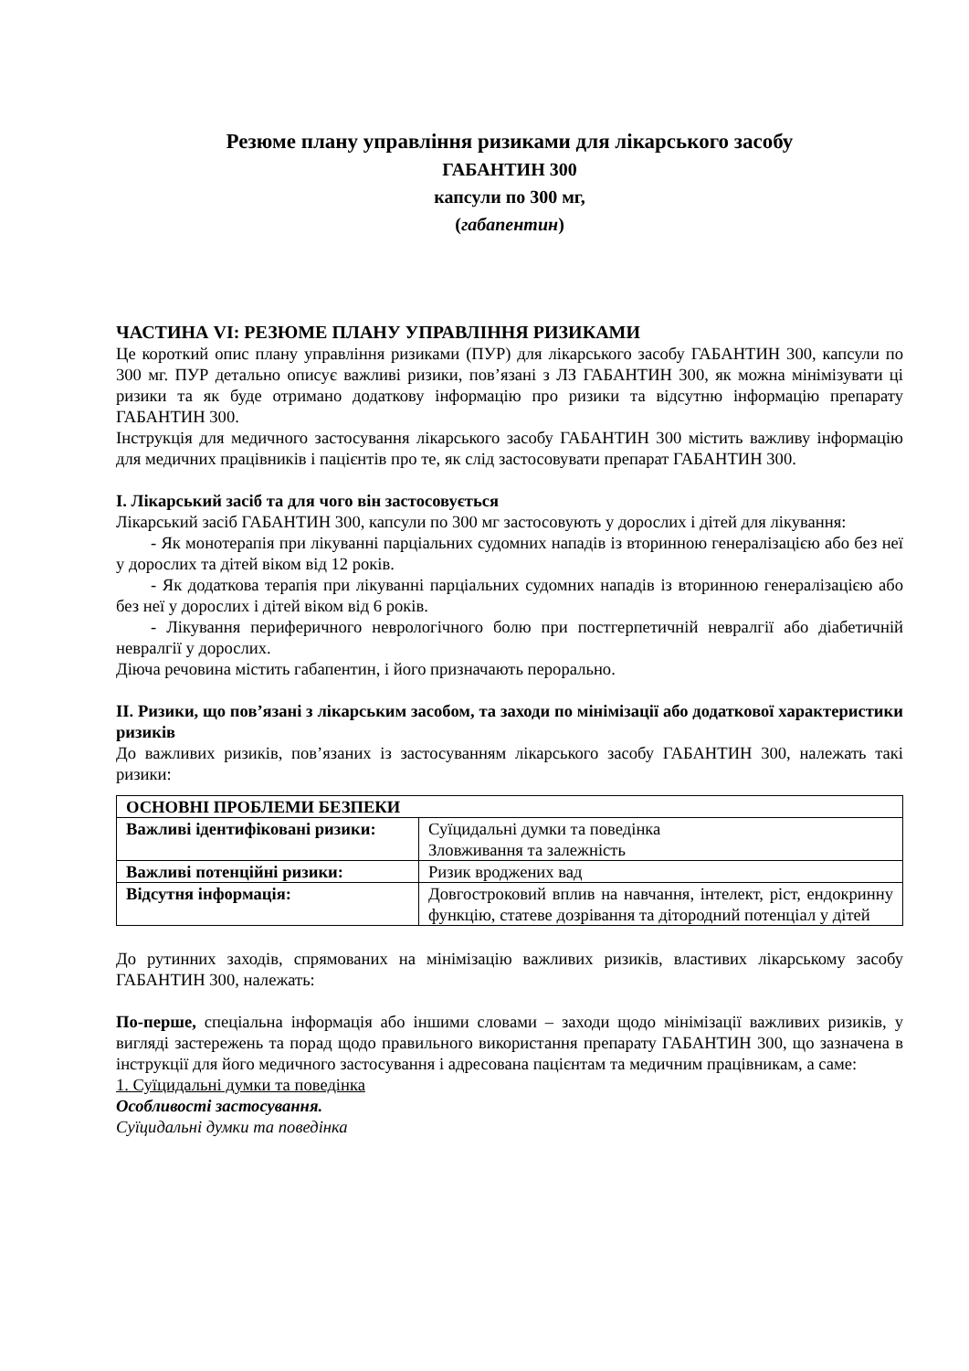Резюме плану управління ризиками для лікарського засобу
ГАБАНТИН 300
капсули по 300 мг,
(габапентин)
ЧАСТИНА VI: РЕЗЮМЕ ПЛАНУ УПРАВЛІННЯ РИЗИКАМИ
Це короткий опис плану управління ризиками (ПУР) для лікарського засобу ГАБАНТИН 300, капсули по 300 мг. ПУР детально описує важливі ризики, пов’язані з ЛЗ ГАБАНТИН 300, як можна мінімізувати ці ризики та як буде отримано додаткову інформацію про ризики та відсутню інформацію препарату ГАБАНТИН 300.
Інструкція для медичного застосування лікарського засобу ГАБАНТИН 300 містить важливу інформацію для медичних працівників і пацієнтів про те, як слід застосовувати препарат ГАБАНТИН 300.
I. Лікарський засіб та для чого він застосовується
Лікарський засіб ГАБАНТИН 300, капсули по 300 мг застосовують у дорослих і дітей для лікування:
- Як монотерапія при лікуванні парціальних судомних нападів із вторинною генералізацією або без неї у дорослих та дітей віком від 12 років.
- Як додаткова терапія при лікуванні парціальних судомних нападів із вторинною генералізацією або без неї у дорослих і дітей віком від 6 років.
- Лікування периферичного неврологічного болю при постгерпетичній невралгії або діабетичній невралгії у дорослих.
Діюча речовина містить габапентин, і його призначають перорально.
II. Ризики, що пов’язані з лікарським засобом, та заходи по мінімізації або додаткової характеристики ризиків
До важливих ризиків, пов’язаних із застосуванням лікарського засобу ГАБАНТИН 300, належать такі ризики:
| ОСНОВНІ ПРОБЛЕМИ БЕЗПЕКИ | |
| Важливі ідентифіковані ризики: | Суїцидальні думки та поведінка Зловживання та залежність |
| Важливі потенційні ризики: | Ризик вроджених вад |
| Відсутня інформація: | Довгостроковий вплив на навчання, інтелект, ріст, ендокринну функцію, статеве дозрівання та дітородний потенціал у дітей |
До рутинних заходів, спрямованих на мінімізацію важливих ризиків, властивих лікарському засобу ГАБАНТИН 300, належать:
По-перше, спеціальна інформація або іншими словами – заходи щодо мінімізації важливих ризиків, у вигляді застережень та порад щодо правильного використання препарату ГАБАНТИН 300, що зазначена в інструкції для його медичного застосування і адресована пацієнтам та медичним працівникам, а саме:
1. Суїцидальні думки та поведінка
Особливості застосування.
Суїцидальні думки та поведінка